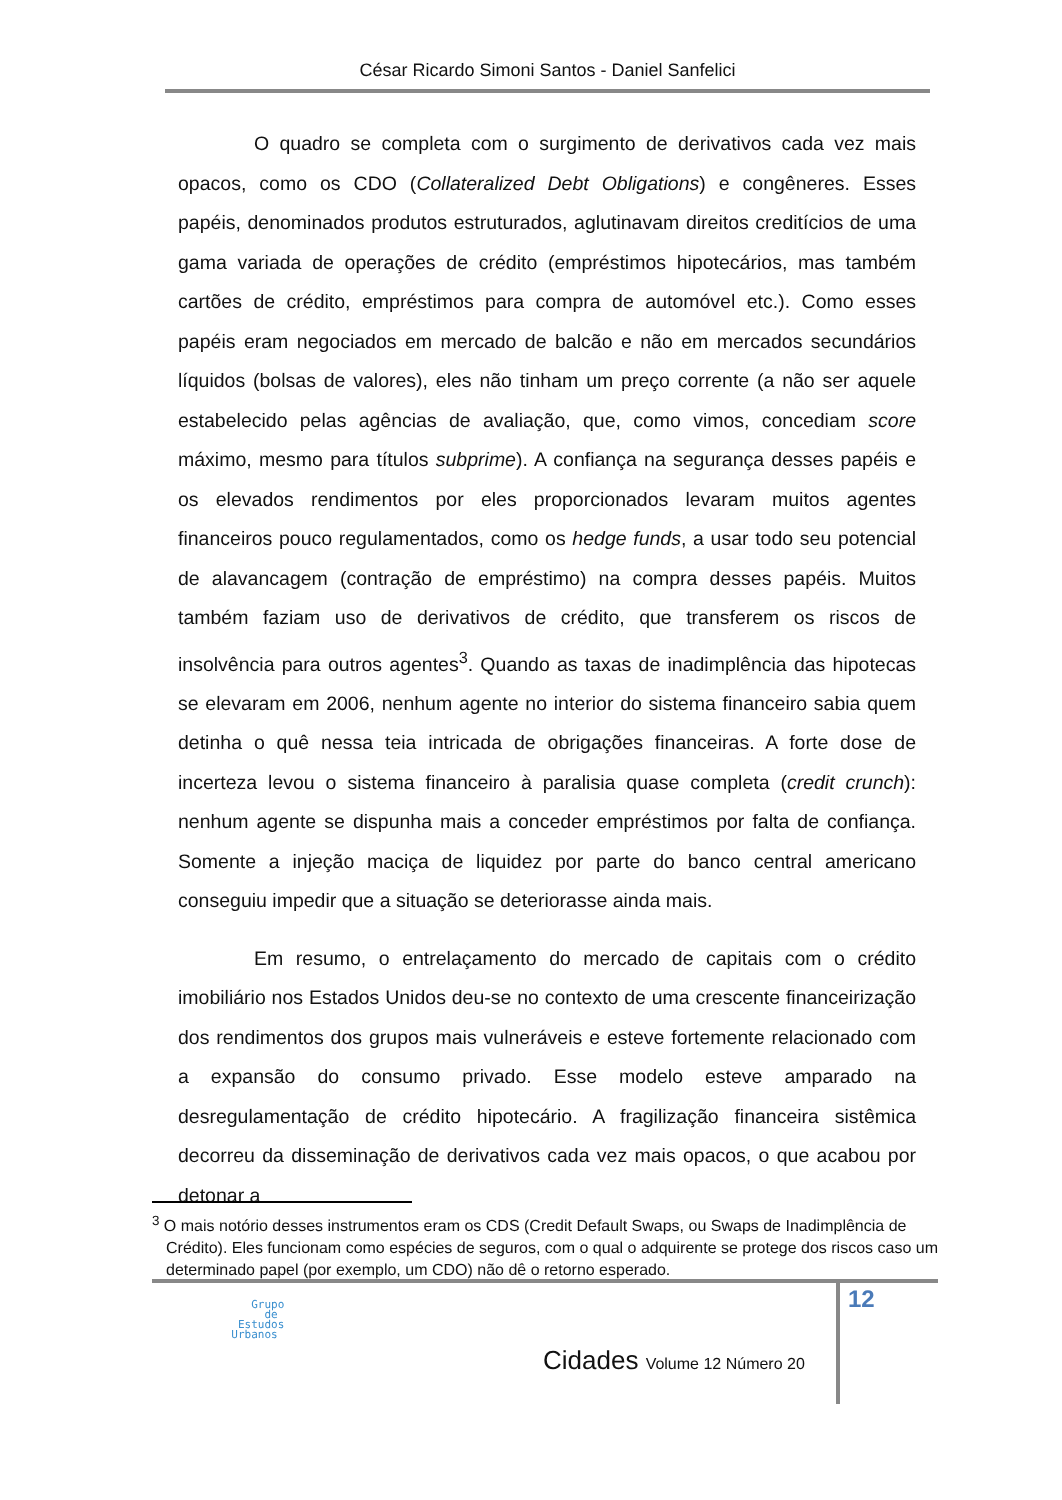César Ricardo Simoni Santos - Daniel Sanfelici
O quadro se completa com o surgimento de derivativos cada vez mais opacos, como os CDO (Collateralized Debt Obligations) e congêneres. Esses papéis, denominados produtos estruturados, aglutinavam direitos creditícios de uma gama variada de operações de crédito (empréstimos hipotecários, mas também cartões de crédito, empréstimos para compra de automóvel etc.). Como esses papéis eram negociados em mercado de balcão e não em mercados secundários líquidos (bolsas de valores), eles não tinham um preço corrente (a não ser aquele estabelecido pelas agências de avaliação, que, como vimos, concediam score máximo, mesmo para títulos subprime). A confiança na segurança desses papéis e os elevados rendimentos por eles proporcionados levaram muitos agentes financeiros pouco regulamentados, como os hedge funds, a usar todo seu potencial de alavancagem (contração de empréstimo) na compra desses papéis. Muitos também faziam uso de derivativos de crédito, que transferem os riscos de insolvência para outros agentes<sup>3</sup>. Quando as taxas de inadimplência das hipotecas se elevaram em 2006, nenhum agente no interior do sistema financeiro sabia quem detinha o quê nessa teia intricada de obrigações financeiras. A forte dose de incerteza levou o sistema financeiro à paralisia quase completa (credit crunch): nenhum agente se dispunha mais a conceder empréstimos por falta de confiança. Somente a injeção maciça de liquidez por parte do banco central americano conseguiu impedir que a situação se deteriorasse ainda mais.
Em resumo, o entrelaçamento do mercado de capitais com o crédito imobiliário nos Estados Unidos deu-se no contexto de uma crescente financeirização dos rendimentos dos grupos mais vulneráveis e esteve fortemente relacionado com a expansão do consumo privado. Esse modelo esteve amparado na desregulamentação de crédito hipotecário. A fragilização financeira sistêmica decorreu da disseminação de derivativos cada vez mais opacos, o que acabou por detonar a
<sup>3</sup> O mais notório desses instrumentos eram os CDS (Credit Default Swaps, ou Swaps de Inadimplência de Crédito). Eles funcionam como espécies de seguros, com o qual o adquirente se protege dos riscos caso um determinado papel (por exemplo, um CDO) não dê o retorno esperado.
12
Grupo
de
Estudos
Urbanos
Cidades Volume 12 Número 20